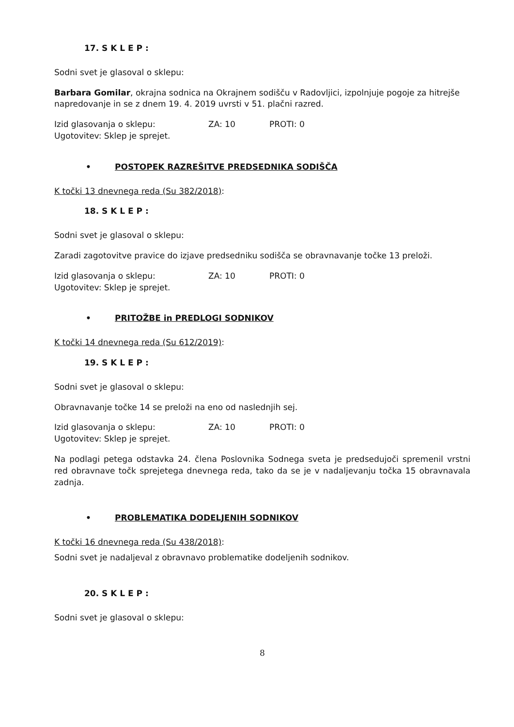17. S K L E P :
Sodni svet je glasoval o sklepu:
Barbara Gomilar, okrajna sodnica na Okrajnem sodišču v Radovljici, izpolnjuje pogoje za hitrejše napredovanje in se z dnem 19. 4. 2019 uvrsti v 51. plačni razred.
Izid glasovanja o sklepu: ZA: 10 PROTI: 0
Ugotovitev: Sklep je sprejet.
• POSTOPEK RAZREŠITVE PREDSEDNIKA SODIŠČA
K točki 13 dnevnega reda (Su 382/2018):
18. S K L E P :
Sodni svet je glasoval o sklepu:
Zaradi zagotovitve pravice do izjave predsedniku sodišča se obravnavanje točke 13 preloži.
Izid glasovanja o sklepu: ZA: 10 PROTI: 0
Ugotovitev: Sklep je sprejet.
• PRITOŽBE in PREDLOGI SODNIKOV
K točki 14 dnevnega reda (Su 612/2019):
19. S K L E P :
Sodni svet je glasoval o sklepu:
Obravnavanje točke 14 se preloži na eno od naslednjih sej.
Izid glasovanja o sklepu: ZA: 10 PROTI: 0
Ugotovitev: Sklep je sprejet.
Na podlagi petega odstavka 24. člena Poslovnika Sodnega sveta je predsedujoči spremenil vrstni red obravnave točk sprejetega dnevnega reda, tako da se je v nadaljevanju točka 15 obravnavala zadnja.
• PROBLEMATIKA DODELJENIH SODNIKOV
K točki 16 dnevnega reda (Su 438/2018):
Sodni svet je nadaljeval z obravnavo problematike dodeljenih sodnikov.
20. S K L E P :
Sodni svet je glasoval o sklepu:
8